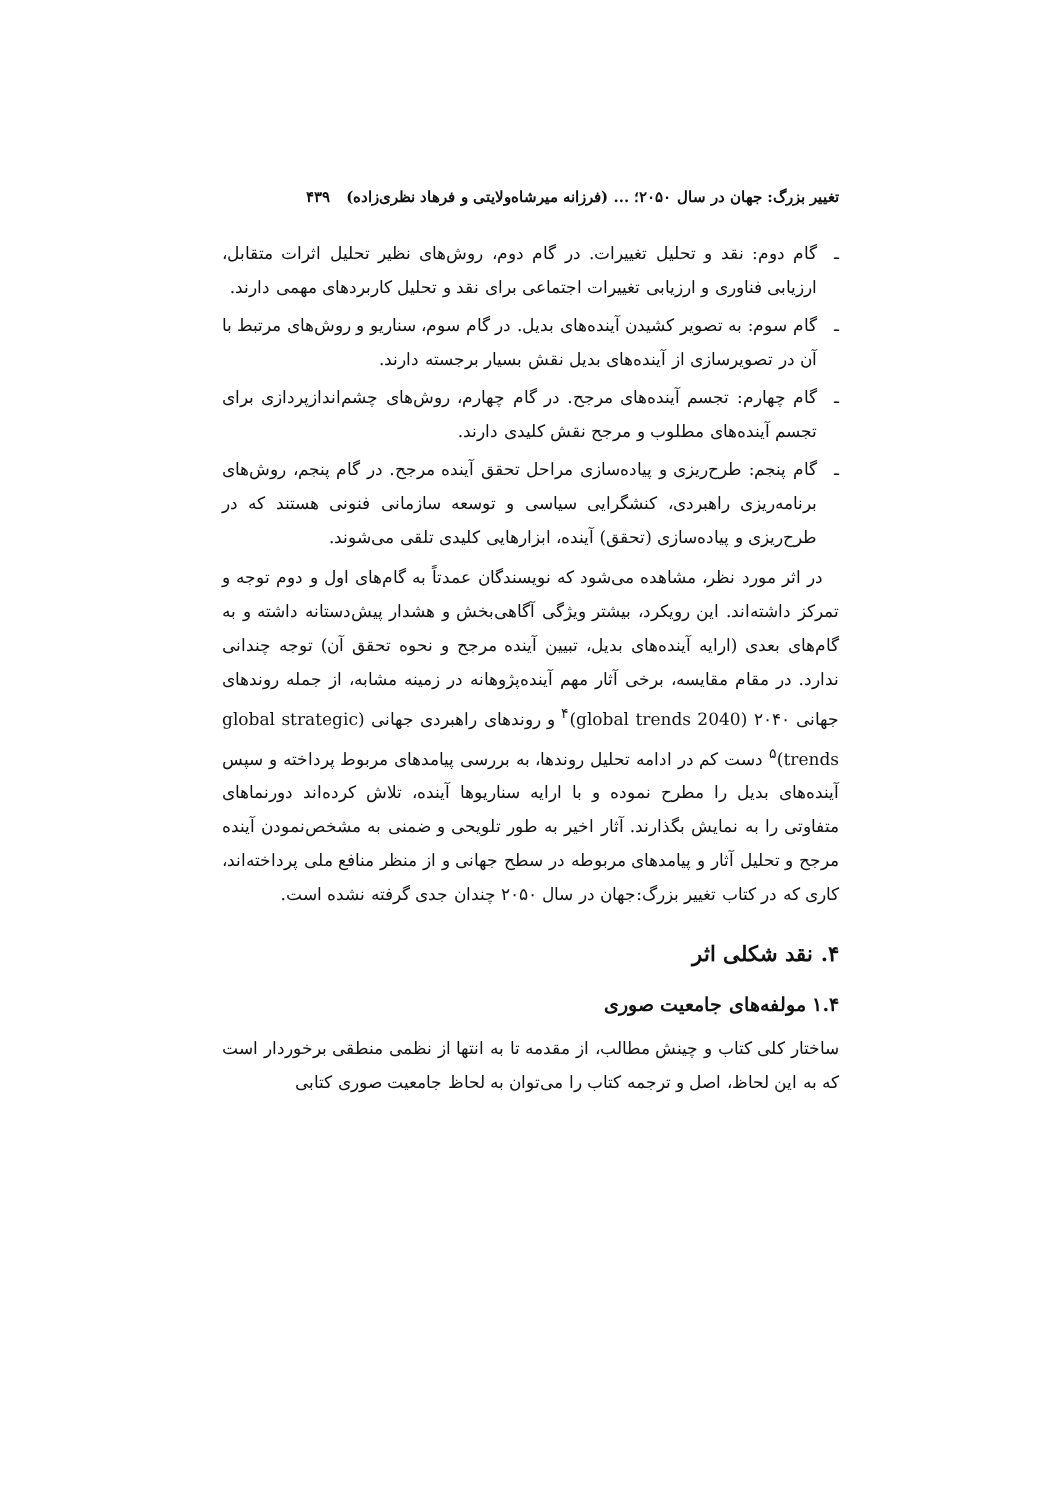تغییر بزرگ: جهان در سال ۲۰۵۰؛ ... (فرزانه میرشاه‌ولایتی و فرهاد نظری‌زاده) ۴۳۹
ـ گام دوم: نقد و تحلیل تغییرات. در گام دوم، روش‌های نظیر تحلیل اثرات متقابل، ارزیابی فناوری و ارزیابی تغییرات اجتماعی برای نقد و تحلیل کاربردهای مهمی دارند.
ـ گام سوم: به تصویر کشیدن آینده‌های بدیل. در گام سوم، سناریو و روش‌های مرتبط با آن در تصویرسازی از آینده‌های بدیل نقش بسیار برجسته دارند.
ـ گام چهارم: تجسم آینده‌های مرجح. در گام چهارم، روش‌های چشم‌اندازپردازی برای تجسم آینده‌های مطلوب و مرجح نقش کلیدی دارند.
ـ گام پنجم: طرح‌ریزی و پیاده‌سازی مراحل تحقق آینده مرجح. در گام پنجم، روش‌های برنامه‌ریزی راهبردی، کنشگرایی سیاسی و توسعه سازمانی فنونی هستند که در طرح‌ریزی و پیاده‌سازی (تحقق) آینده، ابزارهایی کلیدی تلقی می‌شوند.
در اثر مورد نظر، مشاهده می‌شود که نویسندگان عمدتاً به گام‌های اول و دوم توجه و تمرکز داشته‌اند. این رویکرد، بیشتر ویژگی آگاهی‌بخش و هشدار پیش‌دستانه داشته و به گام‌های بعدی (ارایه آینده‌های بدیل، تبیین آینده مرجح و نحوه تحقق آن) توجه چندانی ندارد. در مقام مقایسه، برخی آثار مهم آینده‌پژوهانه در زمینه مشابه، از جمله روندهای جهانی ۲۰۴۰ (global trends 2040)<sup>۴</sup> و روندهای راهبردی جهانی (global strategic trends)<sup>۵</sup> دست کم در ادامه تحلیل روندها، به بررسی پیامدهای مربوط پرداخته و سپس آینده‌های بدیل را مطرح نموده و با ارایه سناریوها آینده، تلاش کرده‌اند دورنماهای متفاوتی را به نمایش بگذارند. آثار اخیر به طور تلویحی و ضمنی به مشخص‌نمودن آینده مرجح و تحلیل آثار و پیامدهای مربوطه در سطح جهانی و از منظر منافع ملی پرداخته‌اند، کاری که در کتاب تغییر بزرگ:جهان در سال ۲۰۵۰ چندان جدی گرفته نشده است.
۴. نقد شکلی اثر
۱.۴ مولفه‌های جامعیت صوری
ساختار کلی کتاب و چینش مطالب، از مقدمه تا به انتها از نظمی منطقی برخوردار است که به این لحاظ، اصل و ترجمه کتاب را می‌توان به لحاظ جامعیت صوری کتابی